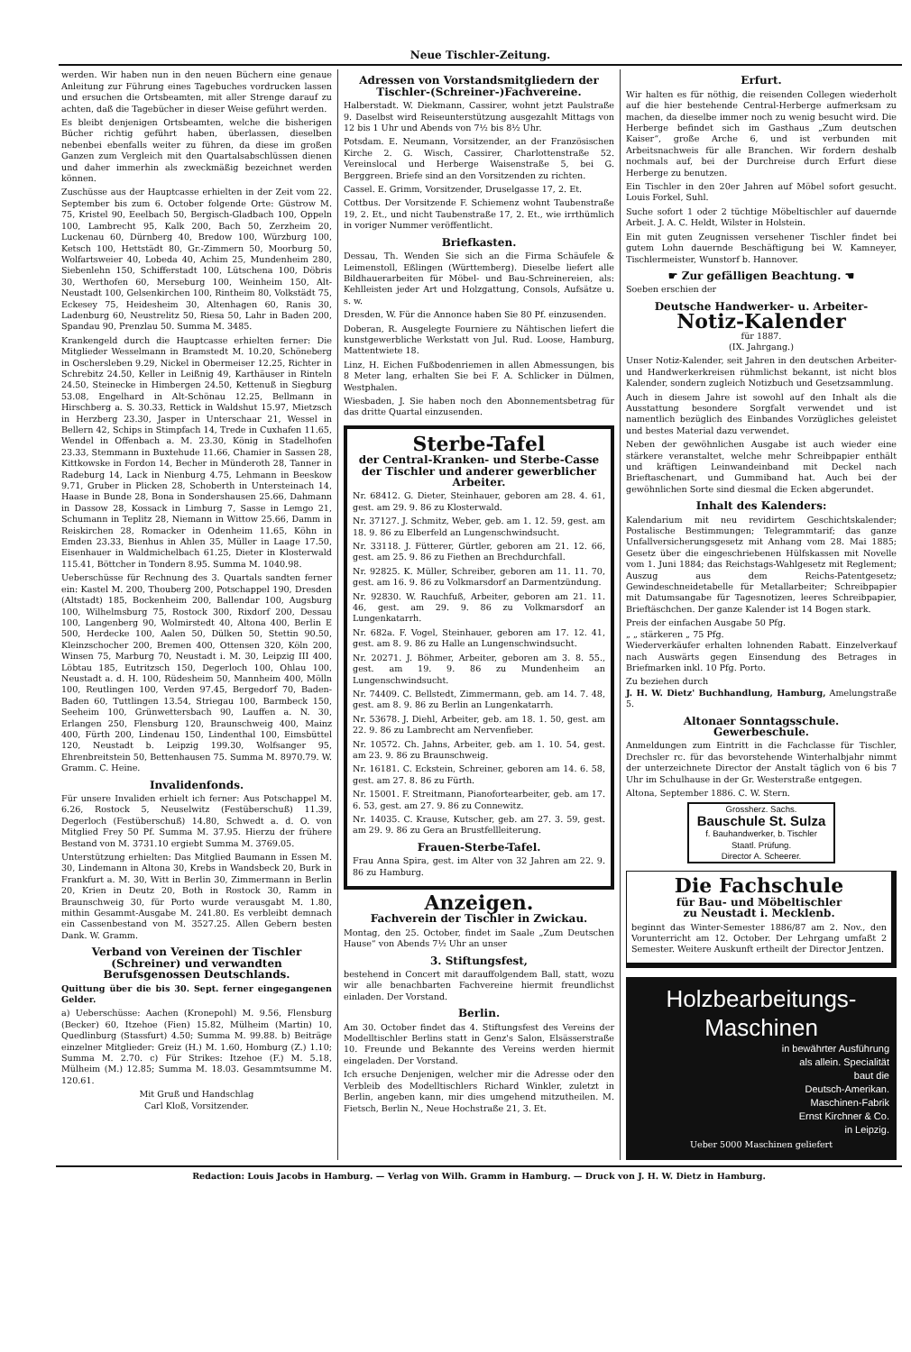Neue Tischler-Zeitung.
werden. Wir haben nun in den neuen Büchern eine genaue Anleitung zur Führung eines Tagebuches vordrucken lassen und ersuchen die Ortsbeamten, mit aller Strenge darauf zu achten, daß die Tagebücher in dieser Weise geführt werden.
Es bleibt denjenigen Ortsbeamten, welche die bisherigen Bücher richtig geführt haben, überlassen, dieselben nebenbei ebenfalls weiter zu führen, da diese im großen Ganzen zum Vergleich mit den Quartalsabschlüssen dienen und daher immerhin als zweckmäßig bezeichnet werden können.
Zuschüsse aus der Hauptcasse erhielten in der Zeit vom 22. September bis zum 6. October folgende Orte: Güstrow M. 75, Kristel 90, Eeelbach 50, Bergisch-Gladbach 100, Oppeln 100, Lambrecht 95, Kalk 200, Bach 50, Zerzheim 20, Luckenau 60, Dürnberg 40, Bredow 100, Würzburg 100, Ketsch 100, Hettstädt 80, Gr.-Zimmern 50, Moorburg 50, Wolfartsweier 40, Lobeda 40, Achim 25, Mundenheim 280, Siebenlehn 150, Schifferstadt 100, Lütschena 100, Döbris 30, Werthofen 60, Merseburg 100, Weinheim 150, Alt-Neustadt 100, Gelsenkirchen 100, Rintheim 80, Volkstädt 75, Eckesey 75, Heidesheim 30, Altenhagen 60, Ranis 30, Ladenburg 60, Neustrelitz 50, Riesa 50, Lahr in Baden 200, Spandau 90, Prenzlau 50. Summa M. 3485.
Krankengeld durch die Hauptcasse erhielten ferner: Die Mitglieder Wesselmann in Bramstedt M. 10.20, Schöneberg in Oschersleben 9.29, Nickel in Obermeiser 12.25, Richter in Schrebitz 24.50, Keller in Leißnig 49, Karthäuser in Rinteln 24.50, Steinecke in Himbergen 24.50, Kettenuß in Siegburg 53.08, Engelhard in Alt-Schönau 12.25, Bellmann in Hirschberg a. S. 30.33, Rettick in Waldshut 15.97, Mietzsch in Herzberg 23.30, Jasper in Unterschaar 21, Wessel in Bellern 42, Schips in Stimpfach 14, Trede in Cuxhafen 11.65, Wendel in Offenbach a. M. 23.30, König in Stadelhofen 23.33, Stemmann in Buxtehude 11.66, Chamier in Sassen 28, Kittkowske in Fordon 14, Becher in Münderoth 28, Tanner in Radeburg 14, Lack in Nienburg 4.75, Lehmann in Beeskow 9.71, Gruber in Plicken 28, Schoberth in Untersteinach 14, Haase in Bunde 28, Bona in Sondershausen 25.66, Dahmann in Dassow 28, Kossack in Limburg 7, Sasse in Lemgo 21, Schumann in Teplitz 28, Niemann in Wittow 25.66, Damm in Reiskirchen 28, Romacker in Odenheim 11.65, Köhn in Emden 23.33, Bienhus in Ahlen 35, Müller in Laage 17.50, Eisenhauer in Waldmichelbach 61.25, Dieter in Klosterwald 115.41, Böttcher in Tondern 8.95. Summa M. 1040.98.
Ueberschüsse für Rechnung des 3. Quartals sandten ferner ein: Kastel M. 200, Thouberg 200, Potschappel 190, Dresden (Altstadt) 185, Bockenheim 200, Ballendar 100, Augsburg 100, Wilhelmsburg 75, Rostock 300, Rixdorf 200, Dessau 100, Langenberg 90, Wolmirstedt 40, Altona 400, Berlin E 500, Herdecke 100, Aalen 50, Dülken 50, Stettin 90.50, Kleinzschocher 200, Bremen 400, Ottensen 320, Köln 200, Winsen 75, Marburg 70, Neustadt i. M. 30, Leipzig III 400, Löbtau 185, Eutritzsch 150, Degerloch 100, Ohlau 100, Neustadt a. d. H. 100, Rüdesheim 50, Mannheim 400, Mölln 100, Reutlingen 100, Verden 97.45, Bergedorf 70, Baden-Baden 60, Tuttlingen 13.54, Striegau 100, Barmbeck 150, Seeheim 100, Grünwettersbach 90, Lauffen a. N. 30, Erlangen 250, Flensburg 120, Braunschweig 400, Mainz 400, Fürth 200, Lindenau 150, Lindenthal 100, Eimsbüttel 120, Neustadt b. Leipzig 199.30, Wolfsanger 95, Ehrenbreitstein 50, Bettenhausen 75. Summa M. 8970.79. W. Gramm. C. Heine.
Invalidenfonds.
Für unsere Invaliden erhielt ich ferner: Aus Potschappel M. 6.26, Rostock 5, Neuselwitz (Festüberschuß) 11.39, Degerloch (Festüberschuß) 14.80, Schwedt a. d. O. von Mitglied Frey 50 Pf. Summa M. 37.95. Hierzu der frühere Bestand von M. 3731.10 ergiebt Summa M. 3769.05.
Unterstützung erhielten: Das Mitglied Baumann in Essen M. 30, Lindemann in Altona 30, Krebs in Wandsbeck 20, Burk in Frankfurt a. M. 30, Witt in Berlin 30, Zimmermann in Berlin 20, Krien in Deutz 20, Both in Rostock 30, Ramm in Braunschweig 30, für Porto wurde verausgabt M. 1.80, mithin Gesammt-Ausgabe M. 241.80. Es verbleibt demnach ein Cassenbestand von M. 3527.25. Allen Gebern besten Dank. W. Gramm.
Verband von Vereinen der Tischler (Schreiner) und verwandten Berufsgenossen Deutschlands.
Quittung über die bis 30. Sept. ferner eingegangenen Gelder.
a) Ueberschüsse: Aachen (Kronepohl) M. 9.56, Flensburg (Becker) 60, Itzehoe (Fien) 15.82, Mülheim (Martin) 10, Quedlinburg (Stassfurt) 4.50; Summa M. 99.88. b) Beiträge einzelner Mitglieder: Greiz (H.) M. 1.60, Homburg (Z.) 1.10; Summa M. 2.70. c) Für Strikes: Itzehoe (F.) M. 5.18, Mülheim (M.) 12.85; Summa M. 18.03. Gesammtsumme M. 120.61.
Mit Gruß und Handschlag
Carl Kloß, Vorsitzender.
Adressen von Vorstandsmitgliedern der Tischler-(Schreiner-)Fachvereine.
Halberstadt. W. Diekmann, Cassirer, wohnt jetzt Paulstraße 9. Daselbst wird Reiseunterstützung ausgezahlt Mittags von 12 bis 1 Uhr und Abends von 7½ bis 8½ Uhr.
Potsdam. E. Neumann, Vorsitzender, an der Französischen Kirche 2. G. Wisch, Cassirer, Charlottenstraße 52. Vereinslocal und Herberge Waisenstraße 5, bei G. Berggreen. Briefe sind an den Vorsitzenden zu richten.
Cassel. E. Grimm, Vorsitzender, Druselgasse 17, 2. Et.
Cottbus. Der Vorsitzende F. Schiemenz wohnt Taubenstraße 19, 2. Et., und nicht Taubenstraße 17, 2. Et., wie irrthümlich in voriger Nummer veröffentlicht.
Briefkasten.
Dessau, Th. Wenden Sie sich an die Firma Schäufele & Leimenstoll, Eßlingen (Württemberg). Dieselbe liefert alle Bildhauerarbeiten für Möbel- und Bau-Schreinereien, als: Kehlleisten jeder Art und Holzgattung, Consols, Aufsätze u. s. w.
Dresden, W. Für die Annonce haben Sie 80 Pf. einzusenden.
Doberan, R. Ausgelegte Fourniere zu Nähtischen liefert die kunstgewerbliche Werkstatt von Jul. Rud. Loose, Hamburg, Mattentwiete 18.
Linz, H. Eichen Fußbodenriemen in allen Abmessungen, bis 8 Meter lang, erhalten Sie bei F. A. Schlicker in Dülmen, Westphalen.
Wiesbaden, J. Sie haben noch den Abonnementsbetrag für das dritte Quartal einzusenden.
Sterbe-Tafel
der Central-Kranken- und Sterbe-Casse der Tischler und anderer gewerblicher Arbeiter.
Nr. 68412. G. Dieter, Steinhauer, geboren am 28. 4. 61, gest. am 29. 9. 86 zu Klosterwald.
Nr. 37127. J. Schmitz, Weber, geb. am 1. 12. 59, gest. am 18. 9. 86 zu Elberfeld an Lungenschwindsucht.
Nr. 33118. J. Fütterer, Gürtler, geboren am 21. 12. 66, gest. am 25. 9. 86 zu Fiethen an Brechdurchfall.
Nr. 92825. K. Müller, Schreiber, geboren am 11. 11. 70, gest. am 16. 9. 86 zu Volkmarsdorf an Darmentzündung.
Nr. 92830. W. Rauchfuß, Arbeiter, geboren am 21. 11. 46, gest. am 29. 9. 86 zu Volkmarsdorf an Lungenkatarrh.
Nr. 682a. F. Vogel, Steinhauer, geboren am 17. 12. 41, gest. am 8. 9. 86 zu Halle an Lungenschwindsucht.
Nr. 20271. J. Böhmer, Arbeiter, geboren am 3. 8. 55., gest. am 19. 9. 86 zu Mundenheim an Lungenschwindsucht.
Nr. 74409. C. Bellstedt, Zimmermann, geb. am 14. 7. 48, gest. am 8. 9. 86 zu Berlin an Lungenkatarrh.
Nr. 53678. J. Diehl, Arbeiter, geb. am 18. 1. 50, gest. am 22. 9. 86 zu Lambrecht am Nervenfieber.
Nr. 10572. Ch. Jahns, Arbeiter, geb. am 1. 10. 54, gest. am 23. 9. 86 zu Braunschweig.
Nr. 16181. C. Eckstein, Schreiner, geboren am 14. 6. 58, gest. am 27. 8. 86 zu Fürth.
Nr. 15001. F. Streitmann, Pianofortearbeiter, geb. am 17. 6. 53, gest. am 27. 9. 86 zu Connewitz.
Nr. 14035. C. Krause, Kutscher, geb. am 27. 3. 59, gest. am 29. 9. 86 zu Gera an Brustfellleiterung.
Frauen-Sterbe-Tafel.
Frau Anna Spira, gest. im Alter von 32 Jahren am 22. 9. 86 zu Hamburg.
Anzeigen.
Fachverein der Tischler in Zwickau.
Montag, den 25. October, findet im Saale „Zum Deutschen Hause“ von Abends 7½ Uhr an unser
3. Stiftungsfest,
bestehend in Concert mit darauffolgendem Ball, statt, wozu wir alle benachbarten Fachvereine hiermit freundlichst einladen. Der Vorstand.
Berlin.
Am 30. October findet das 4. Stiftungsfest des Vereins der Modelltischler Berlins statt in Genz's Salon, Elsässerstraße 10. Freunde und Bekannte des Vereins werden hiermit eingeladen. Der Vorstand.
Ich ersuche Denjenigen, welcher mir die Adresse oder den Verbleib des Modelltischlers Richard Winkler, zuletzt in Berlin, angeben kann, mir dies umgehend mitzutheilen. M. Fietsch, Berlin N., Neue Hochstraße 21, 3. Et.
Erfurt.
Wir halten es für nöthig, die reisenden Collegen wiederholt auf die hier bestehende Central-Herberge aufmerksam zu machen, da dieselbe immer noch zu wenig besucht wird. Die Herberge befindet sich im Gasthaus „Zum deutschen Kaiser“, große Arche 6, und ist verbunden mit Arbeitsnachweis für alle Branchen. Wir fordern deshalb nochmals auf, bei der Durchreise durch Erfurt diese Herberge zu benutzen.
Ein Tischler in den 20er Jahren auf Möbel sofort gesucht. Louis Forkel, Suhl.
Suche sofort 1 oder 2 tüchtige Möbeltischler auf dauernde Arbeit. J. A. C. Heldt, Wilster in Holstein.
Ein mit guten Zeugnissen versehener Tischler findet bei gutem Lohn dauernde Beschäftigung bei W. Kamneyer, Tischlermeister, Wunstorf b. Hannover.
☛ Zur gefälligen Beachtung. ☚
Soeben erschien der
Deutsche Handwerker- u. Arbeiter-
Notiz-Kalender
für 1887.
(IX. Jahrgang.)
Unser Notiz-Kalender, seit Jahren in den deutschen Arbeiter- und Handwerkerkreisen rühmlichst bekannt, ist nicht blos Kalender, sondern zugleich Notizbuch und Gesetzsammlung.
Auch in diesem Jahre ist sowohl auf den Inhalt als die Ausstattung besondere Sorgfalt verwendet und ist namentlich bezüglich des Einbandes Vorzügliches geleistet und bestes Material dazu verwendet.
Neben der gewöhnlichen Ausgabe ist auch wieder eine stärkere veranstaltet, welche mehr Schreibpapier enthält und kräftigen Leinwandeinband mit Deckel nach Brieftaschenart, und Gummiband hat. Auch bei der gewöhnlichen Sorte sind diesmal die Ecken abgerundet.
Inhalt des Kalenders:
Kalendarium mit neu revidirtem Geschichtskalender; Postalische Bestimmungen; Telegrammtarif; das ganze Unfallversicherungsgesetz mit Anhang vom 28. Mai 1885; Gesetz über die eingeschriebenen Hülfskassen mit Novelle vom 1. Juni 1884; das Reichstags-Wahlgesetz mit Reglement; Auszug aus dem Reichs-Patentgesetz; Gewindeschneidetabelle für Metallarbeiter; Schreibpapier mit Datumsangabe für Tagesnotizen, leeres Schreibpapier, Brieftäschchen. Der ganze Kalender ist 14 Bogen stark.
Preis der einfachen Ausgabe 50 Pfg.
„ „ stärkeren „ 75 Pfg.
Wiederverkäufer erhalten lohnenden Rabatt. Einzelverkauf nach Auswärts gegen Einsendung des Betrages in Briefmarken inkl. 10 Pfg. Porto.
Zu beziehen durch
J. H. W. Dietz' Buchhandlung, Hamburg, Amelungstraße 5.
Altonaer Sonntagsschule.
Gewerbeschule.
Anmeldungen zum Eintritt in die Fachclasse für Tischler, Drechsler rc. für das bevorstehende Winterhalbjahr nimmt der unterzeichnete Director der Anstalt täglich von 6 bis 7 Uhr im Schulhause in der Gr. Westerstraße entgegen.
Altona, September 1886. C. W. Stern.
Grossherz. Sachs.
Bauschule St. Sulza
f. Bauhandwerker, b. Tischler
Staatl. Prüfung.
Director A. Scheerer.
Die Fachschule
für Bau- und Möbeltischler
zu Neustadt i. Mecklenb.
beginnt das Winter-Semester 1886/87 am 2. Nov., den Vorunterricht am 12. October. Der Lehrgang umfaßt 2 Semester. Weitere Auskunft ertheilt der Director Jentzen.
Holzbearbeitungs-
Maschinen
in bewährter Ausführung
als allein. Specialität
baut die
Deutsch-Amerikan.
Maschinen-Fabrik
Ernst Kirchner & Co.
in Leipzig.
Ueber 5000 Maschinen geliefert
Redaction: Louis Jacobs in Hamburg. — Verlag von Wilh. Gramm in Hamburg. — Druck von J. H. W. Dietz in Hamburg.